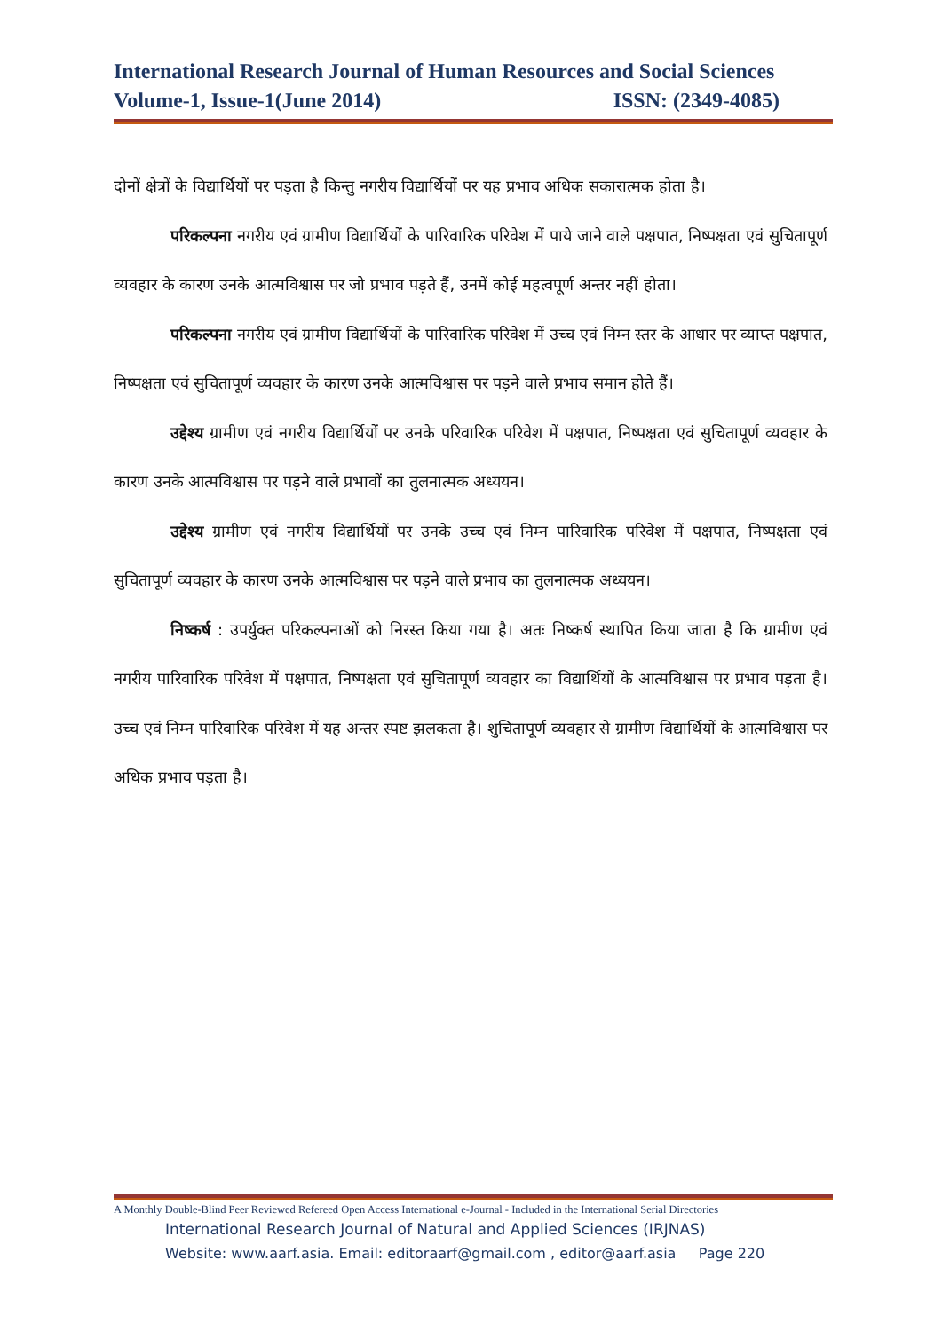International Research Journal of Human Resources and Social Sciences
Volume-1, Issue-1(June 2014) ISSN: (2349-4085)
दोनों क्षेत्रों के विद्यार्थियों पर पड़ता है किन्तु नगरीय विद्यार्थियों पर यह प्रभाव अधिक सकारात्मक होता है।
परिकल्पना नगरीय एवं ग्रामीण विद्यार्थियों के पारिवारिक परिवेश में पाये जाने वाले पक्षपात, निष्पक्षता एवं सुचितापूर्ण व्यवहार के कारण उनके आत्मविश्वास पर जो प्रभाव पड़ते हैं, उनमें कोई महत्वपूर्ण अन्तर नहीं होता।
परिकल्पना नगरीय एवं ग्रामीण विद्यार्थियों के पारिवारिक परिवेश में उच्च एवं निम्न स्तर के आधार पर व्याप्त पक्षपात, निष्पक्षता एवं सुचितापूर्ण व्यवहार के कारण उनके आत्मविश्वास पर पड़ने वाले प्रभाव समान होते हैं।
उद्देश्य ग्रामीण एवं नगरीय विद्यार्थियों पर उनके परिवारिक परिवेश में पक्षपात, निष्पक्षता एवं सुचितापूर्ण व्यवहार के कारण उनके आत्मविश्वास पर पड़ने वाले प्रभावों का तुलनात्मक अध्ययन।
उद्देश्य ग्रामीण एवं नगरीय विद्यार्थियों पर उनके उच्च एवं निम्न पारिवारिक परिवेश में पक्षपात, निष्पक्षता एवं सुचितापूर्ण व्यवहार के कारण उनके आत्मविश्वास पर पड़ने वाले प्रभाव का तुलनात्मक अध्ययन।
निष्कर्ष : उपर्युक्त परिकल्पनाओं को निरस्त किया गया है। अतः निष्कर्ष स्थापित किया जाता है कि ग्रामीण एवं नगरीय पारिवारिक परिवेश में पक्षपात, निष्पक्षता एवं सुचितापूर्ण व्यवहार का विद्यार्थियों के आत्मविश्वास पर प्रभाव पड़ता है। उच्च एवं निम्न पारिवारिक परिवेश में यह अन्तर स्पष्ट झलकता है। शुचितापूर्ण व्यवहार से ग्रामीण विद्यार्थियों के आत्मविश्वास पर अधिक प्रभाव पड़ता है।
A Monthly Double-Blind Peer Reviewed Refereed Open Access International e-Journal - Included in the International Serial Directories
International Research Journal of Natural and Applied Sciences (IRJNAS)
Website: www.aarf.asia. Email: editoraarf@gmail.com , editor@aarf.asia Page 220